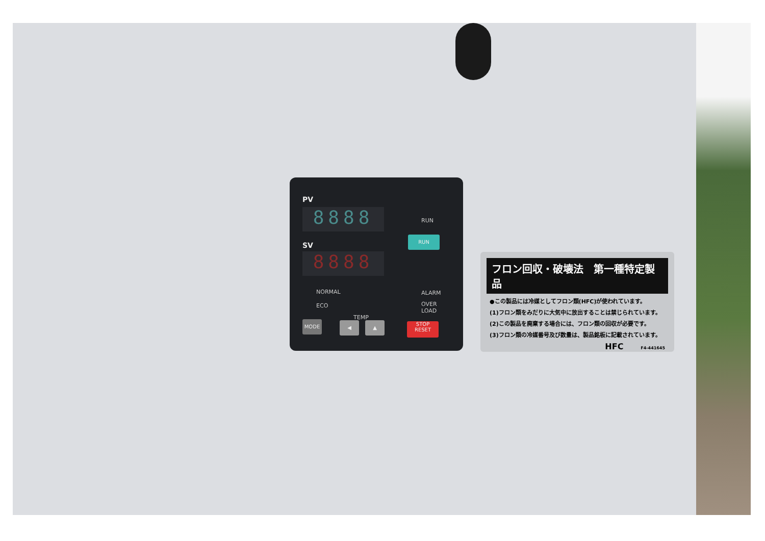PV
8888
SV
8888
NORMAL
ECO
TEMP
MODE ◀ ▲
RUN
RUN
ALARM
OVER
LOAD
STOP
RESET
フロン回収・破壊法　第一種特定製品
●この製品には冷媒としてフロン類(HFC)が使われています。
(1)フロン類をみだりに大気中に放出することは禁じられています。
(2)この製品を廃棄する場合には、フロン類の回収が必要です。
(3)フロン類の冷媒番号及び数量は、製品銘板に記載されています。
HFC F4-441645